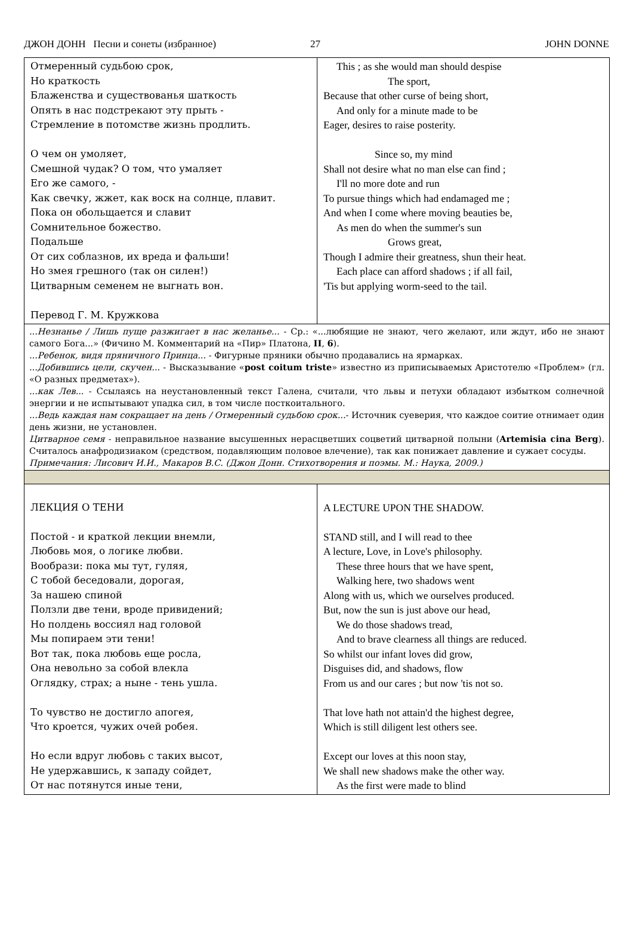ДЖОН ДОНН Песни и сонеты (избранное) 27 JOHN DONNE
| Отмеренный судьбою срок, Но краткость Блаженства и существованья шаткость Опять в нас подстрекают эту прыть - Стремление в потомстве жизнь продлить. О чем он умоляет, Смешной чудак? О том, что умаляет Его же самого, - Как свечку, жжет, как воск на солнце, плавит. Пока он обольщается и славит Сомнительное божество. Подальше От сих соблазнов, их вреда и фальши! Но змея грешного (так он силен!) Цитварным семенем не выгнать вон. Перевод Г. М. Кружкова | This ; as she would man should despise The sport, Because that other curse of being short, And only for a minute made to be Eager, desires to raise posterity. Since so, my mind Shall not desire what no man else can find ; I'll no more dote and run To pursue things which had endamaged me ; And when I come where moving beauties be, As men do when the summer's sun Grows great, Though I admire their greatness, shun their heat. Each place can afford shadows ; if all fail, 'Tis but applying worm-seed to the tail. |
| ...Незнанье / Лишь пуще разжигает в нас желанье... - Ср.: «...любящие не знают, чего желают, или ждут, ибо не знают самого Бога...» (Фичино М. Комментарий на «Пир» Платона, II , 6 ). ...Ребенок, видя пряничного Принца... - Фигурные пряники обычно продавались на ярмарках. ...Добившись цели, скучен... - Высказывание « post coitum triste » известно из приписываемых Аристотелю «Проблем» (гл. «О разных предметах»). ...как Лев... - Ссылаясь на неустановленный текст Галена, считали, что львы и петухи обладают избытком солнечной энергии и не испытывают упадка сил, в том числе посткоитального. ...Ведь каждая нам сокращает на день / Отмеренный судьбою срок... - Источник суеверия, что каждое соитие отнимает один день жизни, не установлен. Цитварное семя - неправильное название высушенных нерасцветших соцветий цитварной полыни ( Artemisia cina Berg ). Считалось анафродизиаком (средством, подавляющим половое влечение), так как понижает давление и сужает сосуды. Примечания: Лисович И.И., Макаров В.С. (Джон Донн. Стихотворения и поэмы. М.: Наука, 2009.) | |
| ЛЕКЦИЯ О ТЕНИ Постой - и краткой лекции внемли, Любовь моя, о логике любви. Вообрази: пока мы тут, гуляя, С тобой беседовали, дорогая, За нашею спиной Ползли две тени, вроде привидений; Но полдень воссиял над головой Мы попираем эти тени! Вот так, пока любовь еще росла, Она невольно за собой влекла Оглядку, страх; а ныне - тень ушла. То чувство не достигло апогея, Что кроется, чужих очей робея. Но если вдруг любовь с таких высот, Не удержавшись, к западу сойдет, От нас потянутся иные тени, | A LECTURE UPON THE SHADOW. STAND still, and I will read to thee A lecture, Love, in Love's philosophy. These three hours that we have spent, Walking here, two shadows went Along with us, which we ourselves produced. But, now the sun is just above our head, We do those shadows tread, And to brave clearness all things are reduced. So whilst our infant loves did grow, Disguises did, and shadows, flow From us and our cares ; but now 'tis not so. That love hath not attain'd the highest degree, Which is still diligent lest others see. Except our loves at this noon stay, We shall new shadows make the other way. As the first were made to blind |